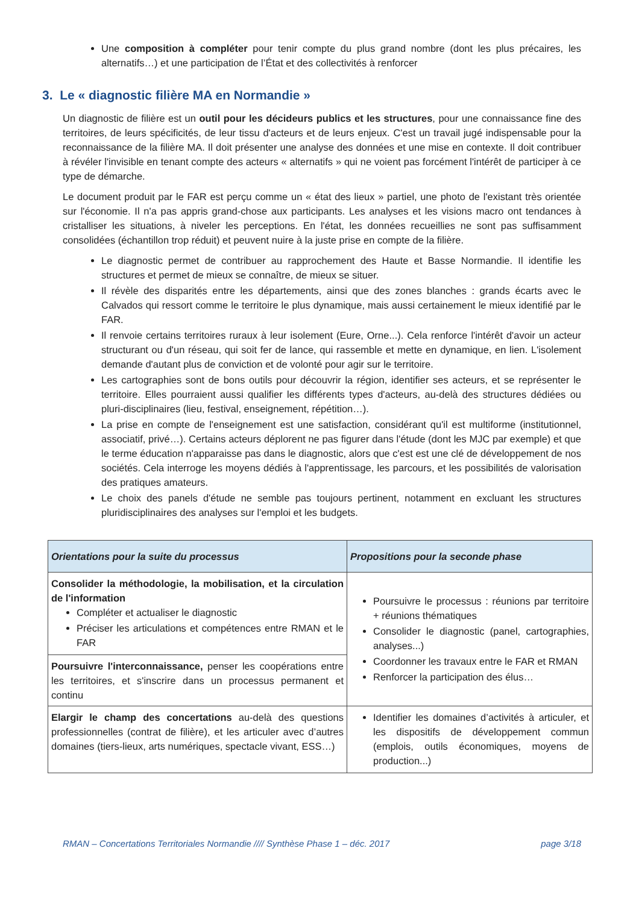Une composition à compléter pour tenir compte du plus grand nombre (dont les plus précaires, les alternatifs…) et une participation de l’État et des collectivités à renforcer
3. Le « diagnostic filière MA en Normandie »
Un diagnostic de filière est un outil pour les décideurs publics et les structures, pour une connaissance fine des territoires, de leurs spécificités, de leur tissu d'acteurs et de leurs enjeux. C'est un travail jugé indispensable pour la reconnaissance de la filière MA. Il doit présenter une analyse des données et une mise en contexte. Il doit contribuer à révéler l'invisible en tenant compte des acteurs « alternatifs » qui ne voient pas forcément l'intérêt de participer à ce type de démarche.
Le document produit par le FAR est perçu comme un « état des lieux » partiel, une photo de l'existant très orientée sur l'économie. Il n'a pas appris grand-chose aux participants. Les analyses et les visions macro ont tendances à cristalliser les situations, à niveler les perceptions. En l'état, les données recueillies ne sont pas suffisamment consolidées (échantillon trop réduit) et peuvent nuire à la juste prise en compte de la filière.
Le diagnostic permet de contribuer au rapprochement des Haute et Basse Normandie. Il identifie les structures et permet de mieux se connaître, de mieux se situer.
Il révèle des disparités entre les départements, ainsi que des zones blanches : grands écarts avec le Calvados qui ressort comme le territoire le plus dynamique, mais aussi certainement le mieux identifié par le FAR.
Il renvoie certains territoires ruraux à leur isolement (Eure, Orne...). Cela renforce l'intérêt d'avoir un acteur structurant ou d'un réseau, qui soit fer de lance, qui rassemble et mette en dynamique, en lien. L'isolement demande d'autant plus de conviction et de volonté pour agir sur le territoire.
Les cartographies sont de bons outils pour découvrir la région, identifier ses acteurs, et se représenter le territoire. Elles pourraient aussi qualifier les différents types d'acteurs, au-delà des structures dédiées ou pluri-disciplinaires (lieu, festival, enseignement, répétition…).
La prise en compte de l'enseignement est une satisfaction, considérant qu'il est multiforme (institutionnel, associatif, privé…). Certains acteurs déplorent ne pas figurer dans l'étude (dont les MJC par exemple) et que le terme éducation n'apparaisse pas dans le diagnostic, alors que c'est est une clé de développement de nos sociétés. Cela interroge les moyens dédiés à l'apprentissage, les parcours, et les possibilités de valorisation des pratiques amateurs.
Le choix des panels d'étude ne semble pas toujours pertinent, notamment en excluant les structures pluridisciplinaires des analyses sur l'emploi et les budgets.
| Orientations pour la suite du processus | Propositions pour la seconde phase |
| --- | --- |
| Consolider la méthodologie, la mobilisation, et la circulation de l'information Compléter et actualiser le diagnostic Préciser les articulations et compétences entre RMAN et le FAR | Poursuivre le processus : réunions par territoire + réunions thématiques Consolider le diagnostic (panel, cartographies, analyses...) Coordonner les travaux entre le FAR et RMAN Renforcer la participation des élus… |
| Poursuivre l'interconnaissance, penser les coopérations entre les territoires, et s'inscrire dans un processus permanent et continu | |
| Elargir le champ des concertations au-delà des questions professionnelles (contrat de filière), et les articuler avec d’autres domaines (tiers-lieux, arts numériques, spectacle vivant, ESS…) | Identifier les domaines d’activités à articuler, et les dispositifs de développement commun (emplois, outils économiques, moyens de production...) |
RMAN – Concertations Territoriales Normandie //// Synthèse Phase 1 – déc. 2017 page 3/18